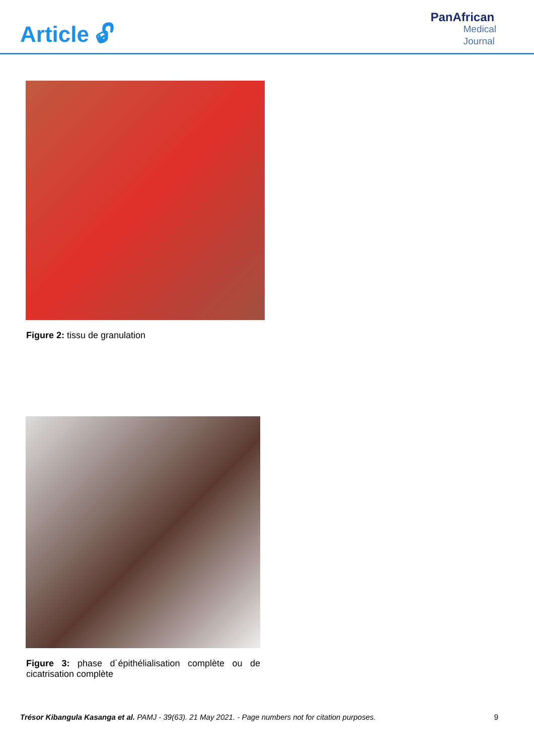Article 🔓︎
PanAfrican
Medical
Journal
Figure 2: tissu de granulation
Figure 3: phase d´épithélialisation complète ou de cicatrisation complète
Trésor Kibangula Kasanga et al. PAMJ - 39(63). 21 May 2021. - Page numbers not for citation purposes.
9